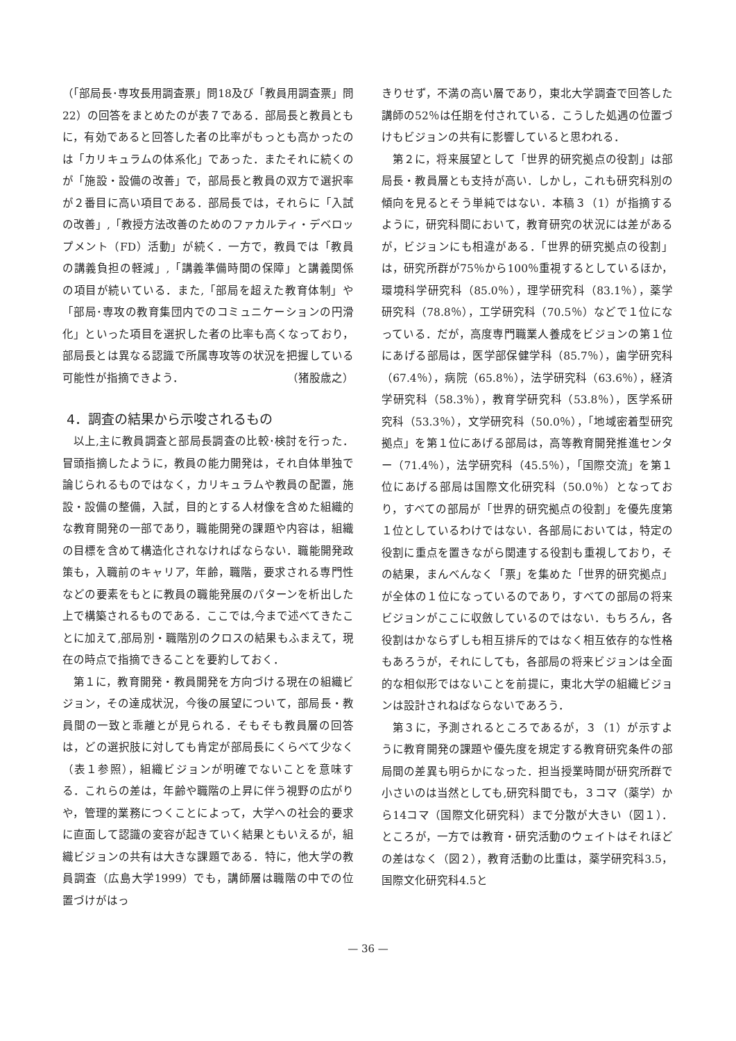（「部局長･専攻長用調査票」問18及び「教員用調査票」問22）の回答をまとめたのが表７である．部局長と教員ともに，有効であると回答した者の比率がもっとも高かったのは「カリキュラムの体系化」であった．またそれに続くのが「施設・設備の改善」で，部局長と教員の双方で選択率が２番目に高い項目である．部局長では，それらに「入試の改善」,「教授方法改善のためのファカルティ・デベロップメント（FD）活動」が続く．一方で，教員では「教員の講義負担の軽減」,「講義準備時間の保障」と講義関係の項目が続いている．また,「部局を超えた教育体制」や「部局･専攻の教育集団内でのコミュニケーションの円滑化」といった項目を選択した者の比率も高くなっており，部局長とは異なる認識で所属専攻等の状況を把握している可能性が指摘できよう． （猪股歳之）
4．調査の結果から示唆されるもの
以上,主に教員調査と部局長調査の比較･検討を行った．冒頭指摘したように，教員の能力開発は，それ自体単独で論じられるものではなく，カリキュラムや教員の配置，施設・設備の整備，入試，目的とする人材像を含めた組織的な教育開発の一部であり，職能開発の課題や内容は，組織の目標を含めて構造化されなければならない．職能開発政策も，入職前のキャリア，年齢，職階，要求される専門性などの要素をもとに教員の職能発展のパターンを析出した上で構築されるものである．ここでは,今まで述べてきたことに加えて,部局別・職階別のクロスの結果もふまえて，現在の時点で指摘できることを要約しておく．
第１に，教育開発・教員開発を方向づける現在の組織ビジョン，その達成状況，今後の展望について，部局長・教員間の一致と乖離とが見られる．そもそも教員層の回答は，どの選択肢に対しても肯定が部局長にくらべて少なく（表１参照），組織ビジョンが明確でないことを意味する．これらの差は，年齢や職階の上昇に伴う視野の広がりや，管理的業務につくことによって，大学への社会的要求に直面して認識の変容が起きていく結果ともいえるが，組織ビジョンの共有は大きな課題である．特に，他大学の教員調査（広島大学1999）でも，講師層は職階の中での位置づけがはっ
きりせず，不満の高い層であり，東北大学調査で回答した講師の52％は任期を付されている．こうした処遇の位置づけもビジョンの共有に影響していると思われる．
第２に，将来展望として「世界的研究拠点の役割」は部局長・教員層とも支持が高い．しかし，これも研究科別の傾向を見るとそう単純ではない．本稿３（1）が指摘するように，研究科間において，教育研究の状況には差があるが，ビジョンにも相違がある．「世界的研究拠点の役割」は，研究所群が75％から100％重視するとしているほか，環境科学研究科（85.0％），理学研究科（83.1％），薬学研究科（78.8％），工学研究科（70.5％）などで１位になっている．だが，高度専門職業人養成をビジョンの第１位にあげる部局は，医学部保健学科（85.7％），歯学研究科（67.4％），病院（65.8％），法学研究科（63.6％），経済学研究科（58.3％），教育学研究科（53.8％），医学系研究科（53.3％），文学研究科（50.0％），「地域密着型研究拠点」を第１位にあげる部局は，高等教育開発推進センター（71.4％），法学研究科（45.5％），「国際交流」を第１位にあげる部局は国際文化研究科（50.0％）となっており，すべての部局が「世界的研究拠点の役割」を優先度第１位としているわけではない．各部局においては，特定の役割に重点を置きながら関連する役割も重視しており，その結果，まんべんなく「票」を集めた「世界的研究拠点」が全体の１位になっているのであり，すべての部局の将来ビジョンがここに収斂しているのではない．もちろん，各役割はかならずしも相互排斥的ではなく相互依存的な性格もあろうが，それにしても，各部局の将来ビジョンは全面的な相似形ではないことを前提に，東北大学の組織ビジョンは設計されねばならないであろう．
第３に，予測されるところであるが，３（1）が示すように教育開発の課題や優先度を規定する教育研究条件の部局間の差異も明らかになった．担当授業時間が研究所群で小さいのは当然としても,研究科間でも，３コマ（薬学）から14コマ（国際文化研究科）まで分散が大きい（図１）．ところが，一方では教育・研究活動のウェイトはそれほどの差はなく（図２），教育活動の比重は，薬学研究科3.5，国際文化研究科4.5と
— 36 —